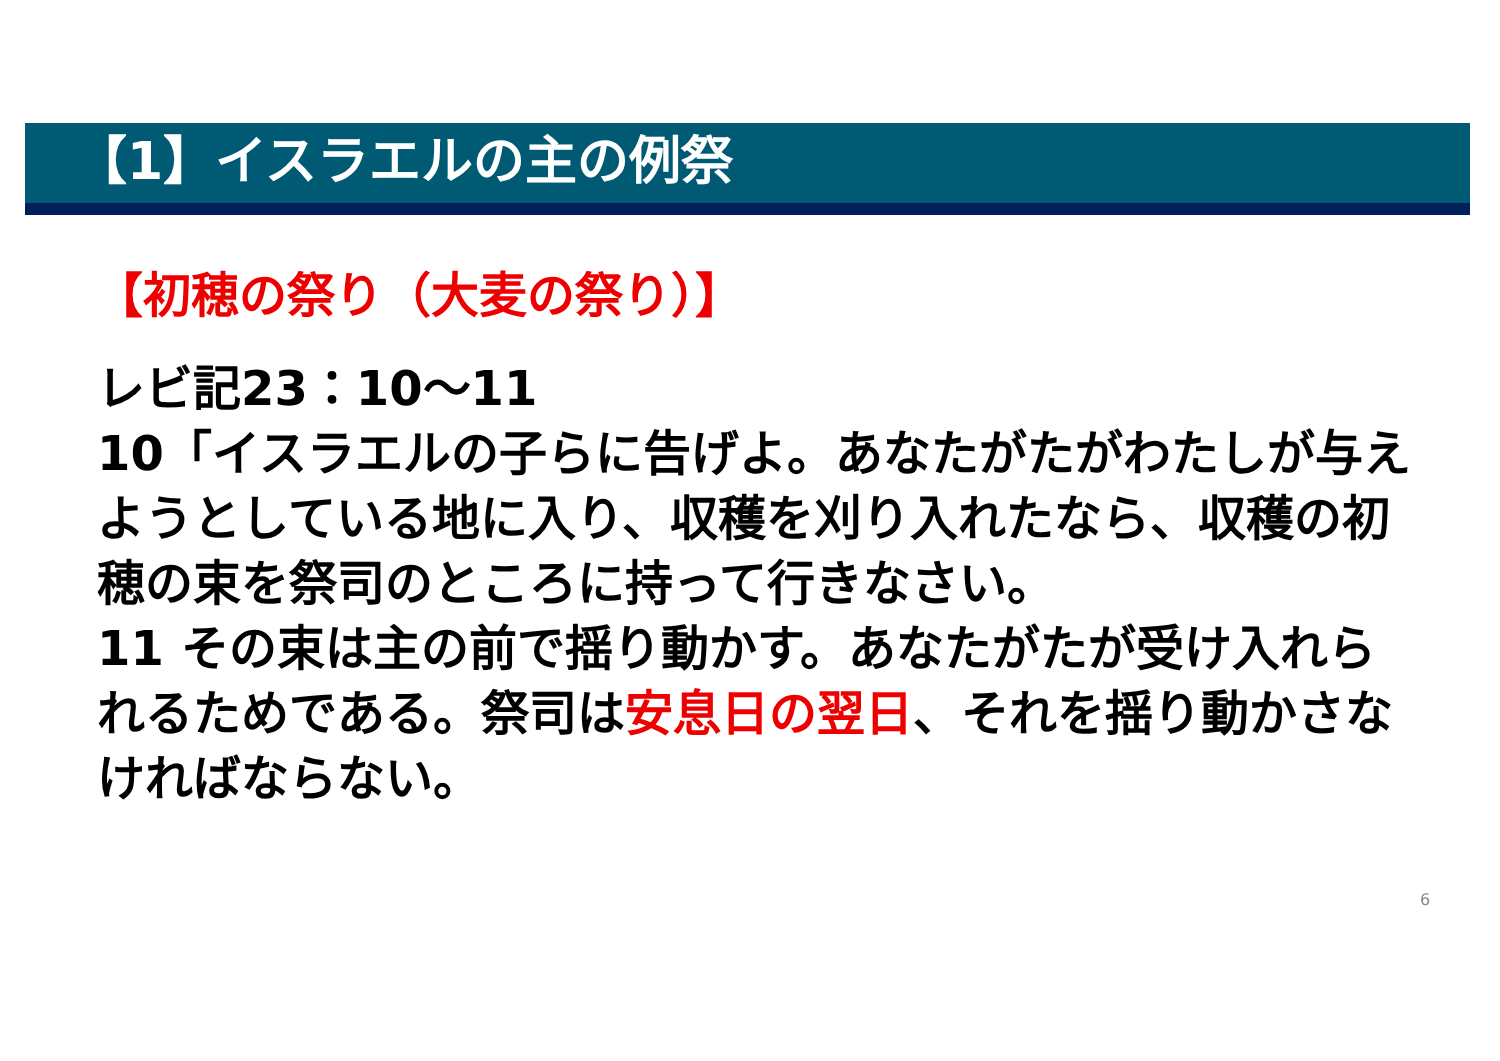【1】イスラエルの主の例祭
【初穂の祭り（大麦の祭り）】
レビ記23：10～11
10「イスラエルの子らに告げよ。あなたがたがわたしが与えようとしている地に入り、収穫を刈り入れたなら、収穫の初穂の束を祭司のところに持って行きなさい。
11 その束は主の前で揺り動かす。あなたがたが受け入れられるためである。祭司は安息日の翌日、それを揺り動かさなければならない。
6